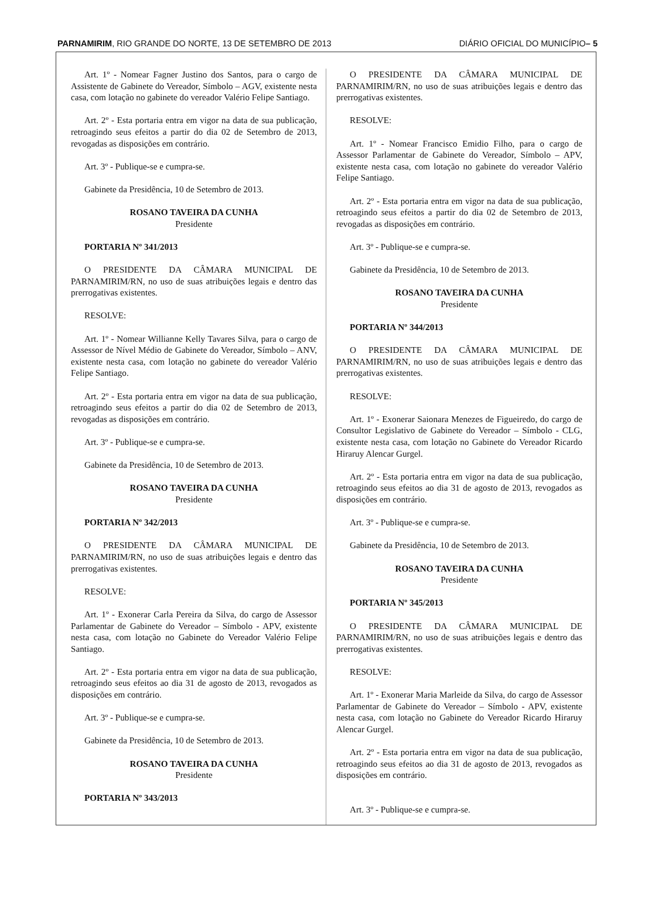PARNAMIRIM, RIO GRANDE DO NORTE, 13 DE SETEMBRO DE 2013 DIÁRIO OFICIAL DO MUNICÍPIO– 5
Art. 1º - Nomear Fagner Justino dos Santos, para o cargo de Assistente de Gabinete do Vereador, Símbolo – AGV, existente nesta casa, com lotação no gabinete do vereador Valério Felipe Santiago.
Art. 2º - Esta portaria entra em vigor na data de sua publicação, retroagindo seus efeitos a partir do dia 02 de Setembro de 2013, revogadas as disposições em contrário.
Art. 3º - Publique-se e cumpra-se.
Gabinete da Presidência, 10 de Setembro de 2013.
ROSANO TAVEIRA DA CUNHA
Presidente
PORTARIA Nº 341/2013
O PRESIDENTE DA CÂMARA MUNICIPAL DE PARNAMIRIM/RN, no uso de suas atribuições legais e dentro das prerrogativas existentes.
RESOLVE:
Art. 1º - Nomear Willianne Kelly Tavares Silva, para o cargo de Assessor de Nível Médio de Gabinete do Vereador, Símbolo – ANV, existente nesta casa, com lotação no gabinete do vereador Valério Felipe Santiago.
Art. 2º - Esta portaria entra em vigor na data de sua publicação, retroagindo seus efeitos a partir do dia 02 de Setembro de 2013, revogadas as disposições em contrário.
Art. 3º - Publique-se e cumpra-se.
Gabinete da Presidência, 10 de Setembro de 2013.
ROSANO TAVEIRA DA CUNHA
Presidente
PORTARIA Nº 342/2013
O PRESIDENTE DA CÂMARA MUNICIPAL DE PARNAMIRIM/RN, no uso de suas atribuições legais e dentro das prerrogativas existentes.
RESOLVE:
Art. 1º - Exonerar Carla Pereira da Silva, do cargo de Assessor Parlamentar de Gabinete do Vereador – Símbolo - APV, existente nesta casa, com lotação no Gabinete do Vereador Valério Felipe Santiago.
Art. 2º - Esta portaria entra em vigor na data de sua publicação, retroagindo seus efeitos ao dia 31 de agosto de 2013, revogados as disposições em contrário.
Art. 3º - Publique-se e cumpra-se.
Gabinete da Presidência, 10 de Setembro de 2013.
ROSANO TAVEIRA DA CUNHA
Presidente
PORTARIA Nº 343/2013
O PRESIDENTE DA CÂMARA MUNICIPAL DE PARNAMIRIM/RN, no uso de suas atribuições legais e dentro das prerrogativas existentes.
RESOLVE:
Art. 1º - Nomear Francisco Emidio Filho, para o cargo de Assessor Parlamentar de Gabinete do Vereador, Símbolo – APV, existente nesta casa, com lotação no gabinete do vereador Valério Felipe Santiago.
Art. 2º - Esta portaria entra em vigor na data de sua publicação, retroagindo seus efeitos a partir do dia 02 de Setembro de 2013, revogadas as disposições em contrário.
Art. 3º - Publique-se e cumpra-se.
Gabinete da Presidência, 10 de Setembro de 2013.
ROSANO TAVEIRA DA CUNHA
Presidente
PORTARIA Nº 344/2013
O PRESIDENTE DA CÂMARA MUNICIPAL DE PARNAMIRIM/RN, no uso de suas atribuições legais e dentro das prerrogativas existentes.
RESOLVE:
Art. 1º - Exonerar Saionara Menezes de Figueiredo, do cargo de Consultor Legislativo de Gabinete do Vereador – Símbolo - CLG, existente nesta casa, com lotação no Gabinete do Vereador Ricardo Hiraruy Alencar Gurgel.
Art. 2º - Esta portaria entra em vigor na data de sua publicação, retroagindo seus efeitos ao dia 31 de agosto de 2013, revogados as disposições em contrário.
Art. 3º - Publique-se e cumpra-se.
Gabinete da Presidência, 10 de Setembro de 2013.
ROSANO TAVEIRA DA CUNHA
Presidente
PORTARIA Nº 345/2013
O PRESIDENTE DA CÂMARA MUNICIPAL DE PARNAMIRIM/RN, no uso de suas atribuições legais e dentro das prerrogativas existentes.
RESOLVE:
Art. 1º - Exonerar Maria Marleide da Silva, do cargo de Assessor Parlamentar de Gabinete do Vereador – Símbolo - APV, existente nesta casa, com lotação no Gabinete do Vereador Ricardo Hiraruy Alencar Gurgel.
Art. 2º - Esta portaria entra em vigor na data de sua publicação, retroagindo seus efeitos ao dia 31 de agosto de 2013, revogados as disposições em contrário.
Art. 3º - Publique-se e cumpra-se.